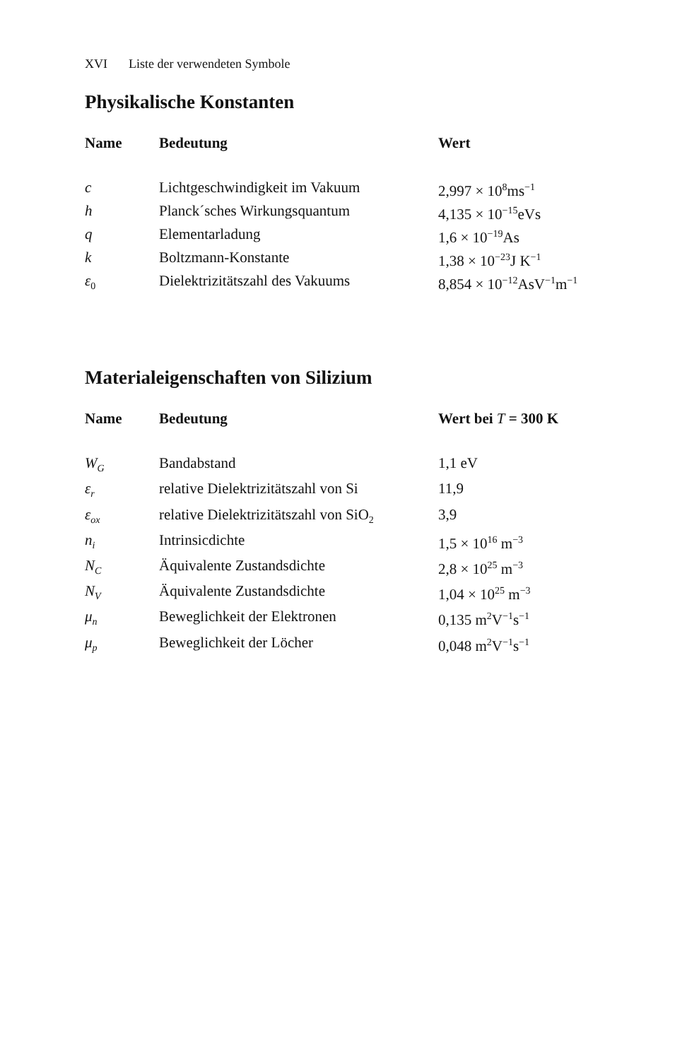XVI Liste der verwendeten Symbole
Physikalische Konstanten
| Name | Bedeutung | Wert |
| --- | --- | --- |
| c | Lichtgeschwindigkeit im Vakuum | 2,997 × 10<sup>8</sup>ms<sup>−1</sup> |
| h | Planck´sches Wirkungsquantum | 4,135 × 10<sup>−15</sup>eVs |
| q | Elementarladung | 1,6 × 10<sup>−19</sup>As |
| k | Boltzmann-Konstante | 1,38 × 10<sup>−23</sup>J K<sup>−1</sup> |
| ε<sub>0</sub> | Dielektrizitätszahl des Vakuums | 8,854 × 10<sup>−12</sup>AsV<sup>−1</sup>m<sup>−1</sup> |
Materialeigenschaften von Silizium
| Name | Bedeutung | Wert bei T = 300 K |
| --- | --- | --- |
| W<sub>G</sub> | Bandabstand | 1,1 eV |
| ε<sub>r</sub> | relative Dielektrizitätszahl von Si | 11,9 |
| ε<sub>ox</sub> | relative Dielektrizitätszahl von SiO<sub>2</sub> | 3,9 |
| n<sub>i</sub> | Intrinsicdichte | 1,5 × 10<sup>16</sup> m<sup>−3</sup> |
| N<sub>C</sub> | Äquivalente Zustandsdichte | 2,8 × 10<sup>25</sup> m<sup>−3</sup> |
| N<sub>V</sub> | Äquivalente Zustandsdichte | 1,04 × 10<sup>25</sup> m<sup>−3</sup> |
| μ<sub>n</sub> | Beweglichkeit der Elektronen | 0,135 m<sup>2</sup>V<sup>−1</sup>s<sup>−1</sup> |
| μ<sub>p</sub> | Beweglichkeit der Löcher | 0,048 m<sup>2</sup>V<sup>−1</sup>s<sup>−1</sup> |